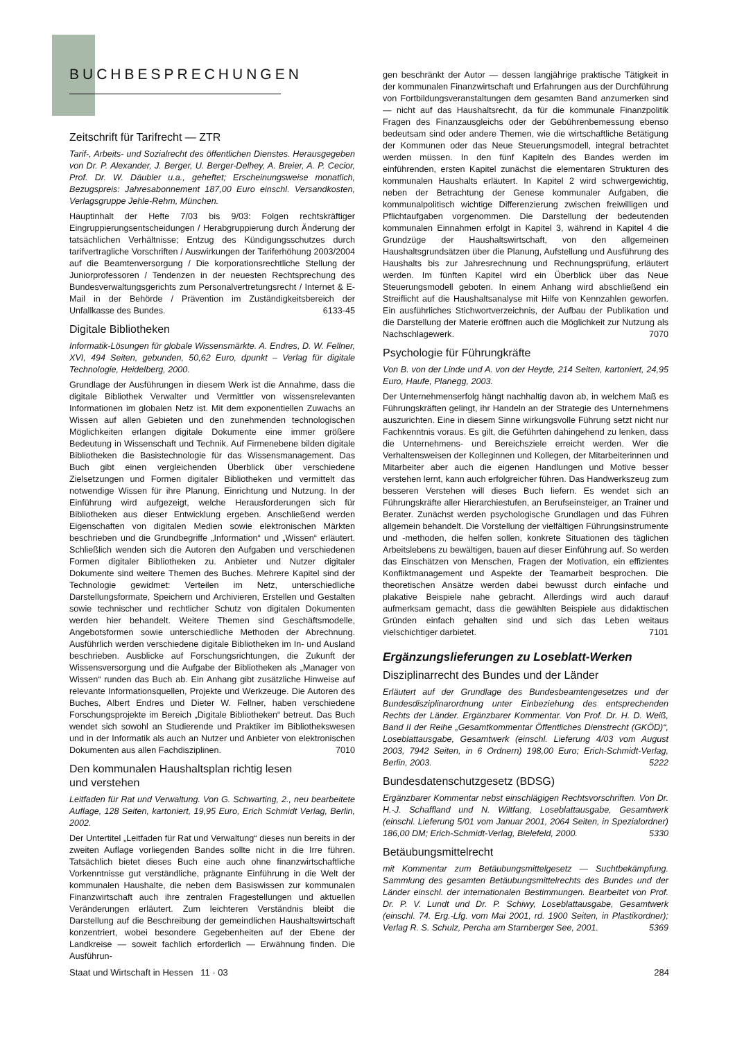BUCHBESPRECHUNGEN
Zeitschrift für Tarifrecht — ZTR
Tarif-, Arbeits- und Sozialrecht des öffentlichen Dienstes. Herausgegeben von Dr. P. Alexander, J. Berger, U. Berger-Delhey, A. Breier, A. P. Cecior, Prof. Dr. W. Däubler u.a., geheftet; Erscheinungsweise monatlich, Bezugspreis: Jahresabonnement 187,00 Euro einschl. Versandkosten, Verlagsgruppe Jehle-Rehm, München.
Hauptinhalt der Hefte 7/03 bis 9/03: Folgen rechtskräftiger Eingruppierungsentscheidungen / Herabgruppierung durch Änderung der tatsächlichen Verhältnisse; Entzug des Kündigungsschutzes durch tarifvertragliche Vorschriften / Auswirkungen der Tariferhöhung 2003/2004 auf die Beamtenversorgung / Die korporationsrechtliche Stellung der Juniorprofessoren / Tendenzen in der neuesten Rechtsprechung des Bundesverwaltungsgerichts zum Personalvertretungsrecht / Internet & E-Mail in der Behörde / Prävention im Zuständigkeitsbereich der Unfallkasse des Bundes. 6133-45
Digitale Bibliotheken
Informatik-Lösungen für globale Wissensmärkte. A. Endres, D. W. Fellner, XVI, 494 Seiten, gebunden, 50,62 Euro, dpunkt – Verlag für digitale Technologie, Heidelberg, 2000.
Grundlage der Ausführungen in diesem Werk ist die Annahme, dass die digitale Bibliothek Verwalter und Vermittler von wissensrelevanten Informationen im globalen Netz ist. Mit dem exponentiellen Zuwachs an Wissen auf allen Gebieten und den zunehmenden technologischen Möglichkeiten erlangen digitale Dokumente eine immer größere Bedeutung in Wissenschaft und Technik. Auf Firmenebene bilden digitale Bibliotheken die Basistechnologie für das Wissensmanagement. Das Buch gibt einen vergleichenden Überblick über verschiedene Zielsetzungen und Formen digitaler Bibliotheken und vermittelt das notwendige Wissen für ihre Planung, Einrichtung und Nutzung. In der Einführung wird aufgezeigt, welche Herausforderungen sich für Bibliotheken aus dieser Entwicklung ergeben. Anschließend werden Eigenschaften von digitalen Medien sowie elektronischen Märkten beschrieben und die Grundbegriffe „Information“ und „Wissen“ erläutert. Schließlich wenden sich die Autoren den Aufgaben und verschiedenen Formen digitaler Bibliotheken zu. Anbieter und Nutzer digitaler Dokumente sind weitere Themen des Buches. Mehrere Kapitel sind der Technologie gewidmet: Verteilen im Netz, unterschiedliche Darstellungsformate, Speichern und Archivieren, Erstellen und Gestalten sowie technischer und rechtlicher Schutz von digitalen Dokumenten werden hier behandelt. Weitere Themen sind Geschäftsmodelle, Angebotsformen sowie unterschiedliche Methoden der Abrechnung. Ausführlich werden verschiedene digitale Bibliotheken im In- und Ausland beschrieben. Ausblicke auf Forschungsrichtungen, die Zukunft der Wissensversorgung und die Aufgabe der Bibliotheken als „Manager von Wissen“ runden das Buch ab. Ein Anhang gibt zusätzliche Hinweise auf relevante Informationsquellen, Projekte und Werkzeuge. Die Autoren des Buches, Albert Endres und Dieter W. Fellner, haben verschiedene Forschungsprojekte im Bereich „Digitale Bibliotheken“ betreut. Das Buch wendet sich sowohl an Studierende und Praktiker im Bibliothekswesen und in der Informatik als auch an Nutzer und Anbieter von elektronischen Dokumenten aus allen Fachdisziplinen. 7010
Den kommunalen Haushaltsplan richtig lesen
und verstehen
Leitfaden für Rat und Verwaltung. Von G. Schwarting, 2., neu bearbeitete Auflage, 128 Seiten, kartoniert, 19,95 Euro, Erich Schmidt Verlag, Berlin, 2002.
Der Untertitel „Leitfaden für Rat und Verwaltung“ dieses nun bereits in der zweiten Auflage vorliegenden Bandes sollte nicht in die Irre führen. Tatsächlich bietet dieses Buch eine auch ohne finanzwirtschaftliche Vorkenntnisse gut verständliche, prägnante Einführung in die Welt der kommunalen Haushalte, die neben dem Basiswissen zur kommunalen Finanzwirtschaft auch ihre zentralen Fragestellungen und aktuellen Veränderungen erläutert. Zum leichteren Verständnis bleibt die Darstellung auf die Beschreibung der gemeindlichen Haushaltswirtschaft konzentriert, wobei besondere Gegebenheiten auf der Ebene der Landkreise — soweit fachlich erforderlich — Erwähnung finden. Die Ausführun-
gen beschränkt der Autor — dessen langjährige praktische Tätigkeit in der kommunalen Finanzwirtschaft und Erfahrungen aus der Durchführung von Fortbildungsveranstaltungen dem gesamten Band anzumerken sind — nicht auf das Haushaltsrecht, da für die kommunale Finanzpolitik Fragen des Finanzausgleichs oder der Gebührenbemessung ebenso bedeutsam sind oder andere Themen, wie die wirtschaftliche Betätigung der Kommunen oder das Neue Steuerungsmodell, integral betrachtet werden müssen. In den fünf Kapiteln des Bandes werden im einführenden, ersten Kapitel zunächst die elementaren Strukturen des kommunalen Haushalts erläutert. In Kapitel 2 wird schwergewichtig, neben der Betrachtung der Genese kommunaler Aufgaben, die kommunalpolitisch wichtige Differenzierung zwischen freiwilligen und Pflichtaufgaben vorgenommen. Die Darstellung der bedeutenden kommunalen Einnahmen erfolgt in Kapitel 3, während in Kapitel 4 die Grundzüge der Haushaltswirtschaft, von den allgemeinen Haushaltsgrundsätzen über die Planung, Aufstellung und Ausführung des Haushalts bis zur Jahresrechnung und Rechnungsprüfung, erläutert werden. Im fünften Kapitel wird ein Überblick über das Neue Steuerungsmodell geboten. In einem Anhang wird abschließend ein Streiflicht auf die Haushaltsanalyse mit Hilfe von Kennzahlen geworfen. Ein ausführliches Stichwortverzeichnis, der Aufbau der Publikation und die Darstellung der Materie eröffnen auch die Möglichkeit zur Nutzung als Nachschlagewerk. 7070
Psychologie für Führungkräfte
Von B. von der Linde und A. von der Heyde, 214 Seiten, kartoniert, 24,95 Euro, Haufe, Planegg, 2003.
Der Unternehmenserfolg hängt nachhaltig davon ab, in welchem Maß es Führungskräften gelingt, ihr Handeln an der Strategie des Unternehmens auszurichten. Eine in diesem Sinne wirkungsvolle Führung setzt nicht nur Fachkenntnis voraus. Es gilt, die Geführten dahingehend zu lenken, dass die Unternehmens- und Bereichsziele erreicht werden. Wer die Verhaltensweisen der Kolleginnen und Kollegen, der Mitarbeiterinnen und Mitarbeiter aber auch die eigenen Handlungen und Motive besser verstehen lernt, kann auch erfolgreicher führen. Das Handwerkszeug zum besseren Verstehen will dieses Buch liefern. Es wendet sich an Führungskräfte aller Hierarchiestufen, an Berufseinsteiger, an Trainer und Berater. Zunächst werden psychologische Grundlagen und das Führen allgemein behandelt. Die Vorstellung der vielfältigen Führungsinstrumente und -methoden, die helfen sollen, konkrete Situationen des täglichen Arbeitslebens zu bewältigen, bauen auf dieser Einführung auf. So werden das Einschätzen von Menschen, Fragen der Motivation, ein effizientes Konfliktmanagement und Aspekte der Teamarbeit besprochen. Die theoretischen Ansätze werden dabei bewusst durch einfache und plakative Beispiele nahe gebracht. Allerdings wird auch darauf aufmerksam gemacht, dass die gewählten Beispiele aus didaktischen Gründen einfach gehalten sind und sich das Leben weitaus vielschichtiger darbietet. 7101
Ergänzungslieferungen zu Loseblatt-Werken
Disziplinarrecht des Bundes und der Länder
Erläutert auf der Grundlage des Bundesbeamtengesetzes und der Bundesdisziplinarordnung unter Einbeziehung des entsprechenden Rechts der Länder. Ergänzbarer Kommentar. Von Prof. Dr. H. D. Weiß, Band II der Reihe „Gesamtkommentar Öffentliches Dienstrecht (GKÖD)“, Loseblattausgabe, Gesamtwerk (einschl. Lieferung 4/03 vom August 2003, 7942 Seiten, in 6 Ordnern) 198,00 Euro; Erich-Schmidt-Verlag, Berlin, 2003. 5222
Bundesdatenschutzgesetz (BDSG)
Ergänzbarer Kommentar nebst einschlägigen Rechtsvorschriften. Von Dr. H.-J. Schaffland und N. Wiltfang, Loseblattausgabe, Gesamtwerk (einschl. Lieferung 5/01 vom Januar 2001, 2064 Seiten, in Spezialordner) 186,00 DM; Erich-Schmidt-Verlag, Bielefeld, 2000. 5330
Betäubungsmittelrecht
mit Kommentar zum Betäubungsmittelgesetz — Suchtbekämpfung. Sammlung des gesamten Betäubungsmittelrechts des Bundes und der Länder einschl. der internationalen Bestimmungen. Bearbeitet von Prof. Dr. P. V. Lundt und Dr. P. Schiwy, Loseblattausgabe, Gesamtwerk (einschl. 74. Erg.-Lfg. vom Mai 2001, rd. 1900 Seiten, in Plastikordner); Verlag R. S. Schulz, Percha am Starnberger See, 2001. 5369
Staat und Wirtschaft in Hessen 11 · 03 284